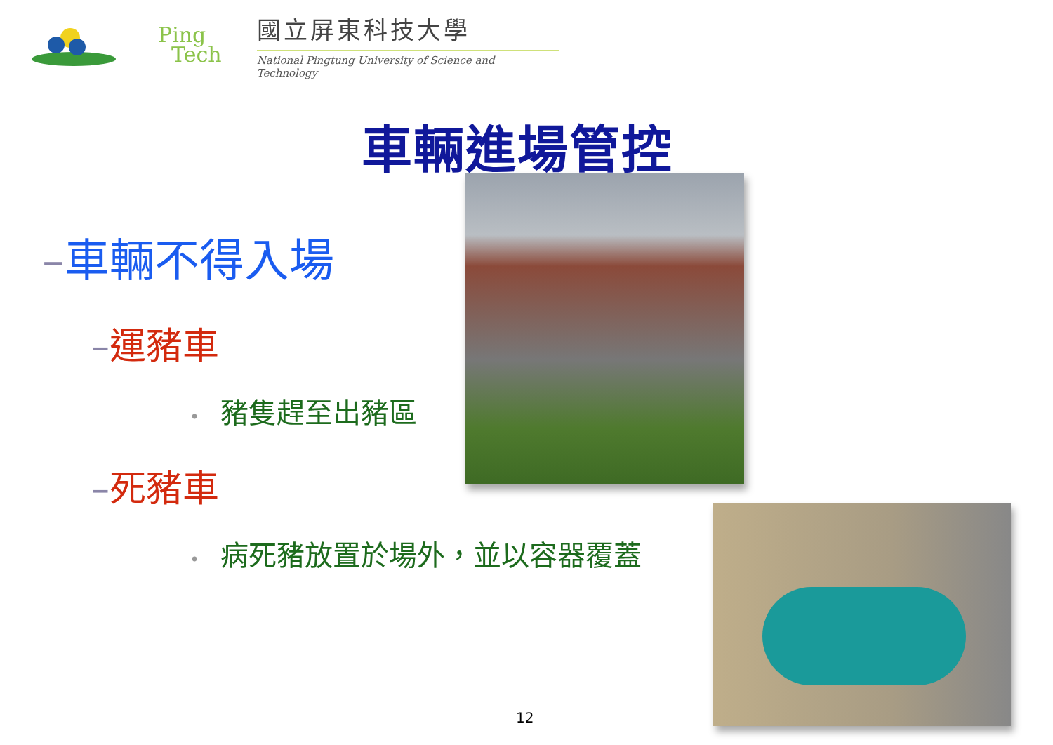Ping
Tech
國立屏東科技大學
National Pingtung University of Science and Technology
車輛進場管控
–車輛不得入場
–運豬車
• 豬隻趕至出豬區
–死豬車
• 病死豬放置於場外，並以容器覆蓋
12